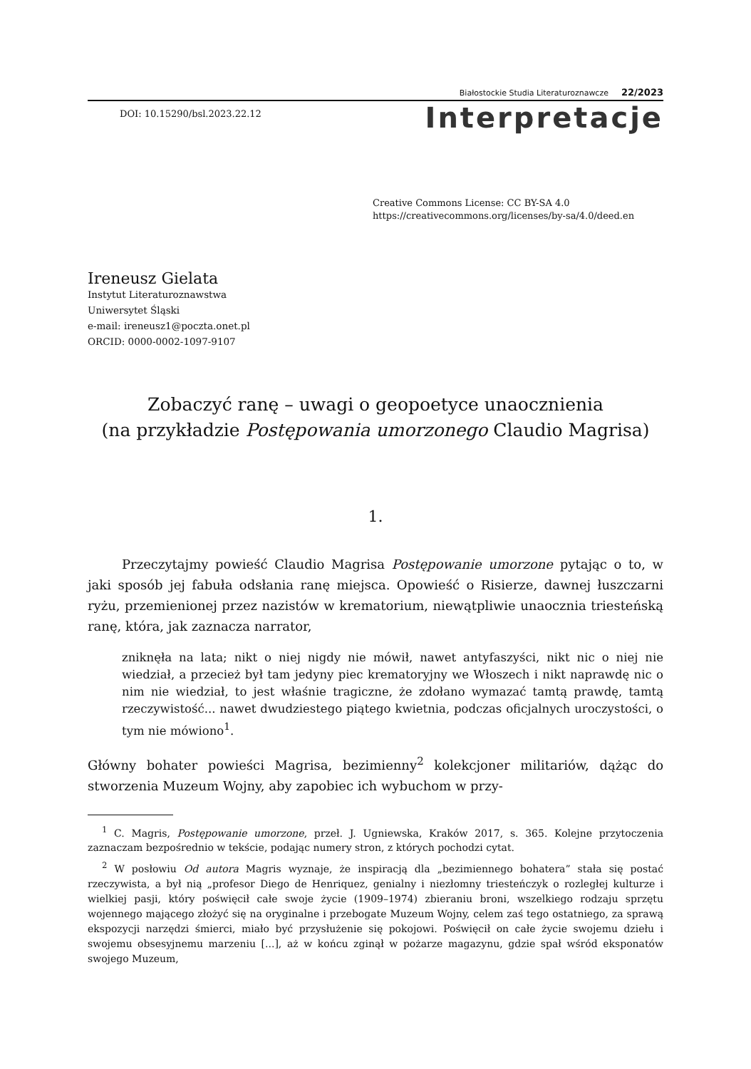Białostockie Studia Literaturoznawcze 22/2023
DOI: 10.15290/bsl.2023.22.12
Interpretacje
Creative Commons License: CC BY-SA 4.0
https://creativecommons.org/licenses/by-sa/4.0/deed.en
Ireneusz Gielata
Instytut Literaturoznawstwa
Uniwersytet Śląski
e-mail: ireneusz1@poczta.onet.pl
ORCID: 0000-0002-1097-9107
Zobaczyć ranę – uwagi o geopoetyce unaocznienia
(na przykładzie Postępowania umorzonego Claudio Magrisa)
1.
Przeczytajmy powieść Claudio Magrisa Postępowanie umorzone pytając o to, w jaki sposób jej fabuła odsłania ranę miejsca. Opowieść o Risierze, dawnej łuszczarni ryżu, przemienionej przez nazistów w krematorium, niewątpliwie unaocznia triesteńską ranę, która, jak zaznacza narrator,
zniknęła na lata; nikt o niej nigdy nie mówił, nawet antyfaszyści, nikt nic o niej nie wiedział, a przecież był tam jedyny piec krematoryjny we Włoszech i nikt naprawdę nic o nim nie wiedział, to jest właśnie tragiczne, że zdołano wymazać tamtą prawdę, tamtą rzeczywistość... nawet dwudziestego piątego kwietnia, podczas oficjalnych uroczystości, o tym nie mówiono<sup>1</sup>.
Główny bohater powieści Magrisa, bezimienny<sup>2</sup> kolekcjoner militariów, dążąc do stworzenia Muzeum Wojny, aby zapobiec ich wybuchom w przy-
<sup>1</sup> C. Magris, Postępowanie umorzone, przeł. J. Ugniewska, Kraków 2017, s. 365. Kolejne przytoczenia zaznaczam bezpośrednio w tekście, podając numery stron, z których pochodzi cytat.
<sup>2</sup> W posłowiu Od autora Magris wyznaje, że inspiracją dla „bezimiennego bohatera” stała się postać rzeczywista, a był nią „profesor Diego de Henriquez, genialny i niezłomny triesteńczyk o rozległej kulturze i wielkiej pasji, który poświęcił całe swoje życie (1909–1974) zbieraniu broni, wszelkiego rodzaju sprzętu wojennego mającego złożyć się na oryginalne i przebogate Muzeum Wojny, celem zaś tego ostatniego, za sprawą ekspozycji narzędzi śmierci, miało być przysłużenie się pokojowi. Poświęcił on całe życie swojemu dziełu i swojemu obsesyjnemu marzeniu [...], aż w końcu zginął w pożarze magazynu, gdzie spał wśród eksponatów swojego Muzeum,